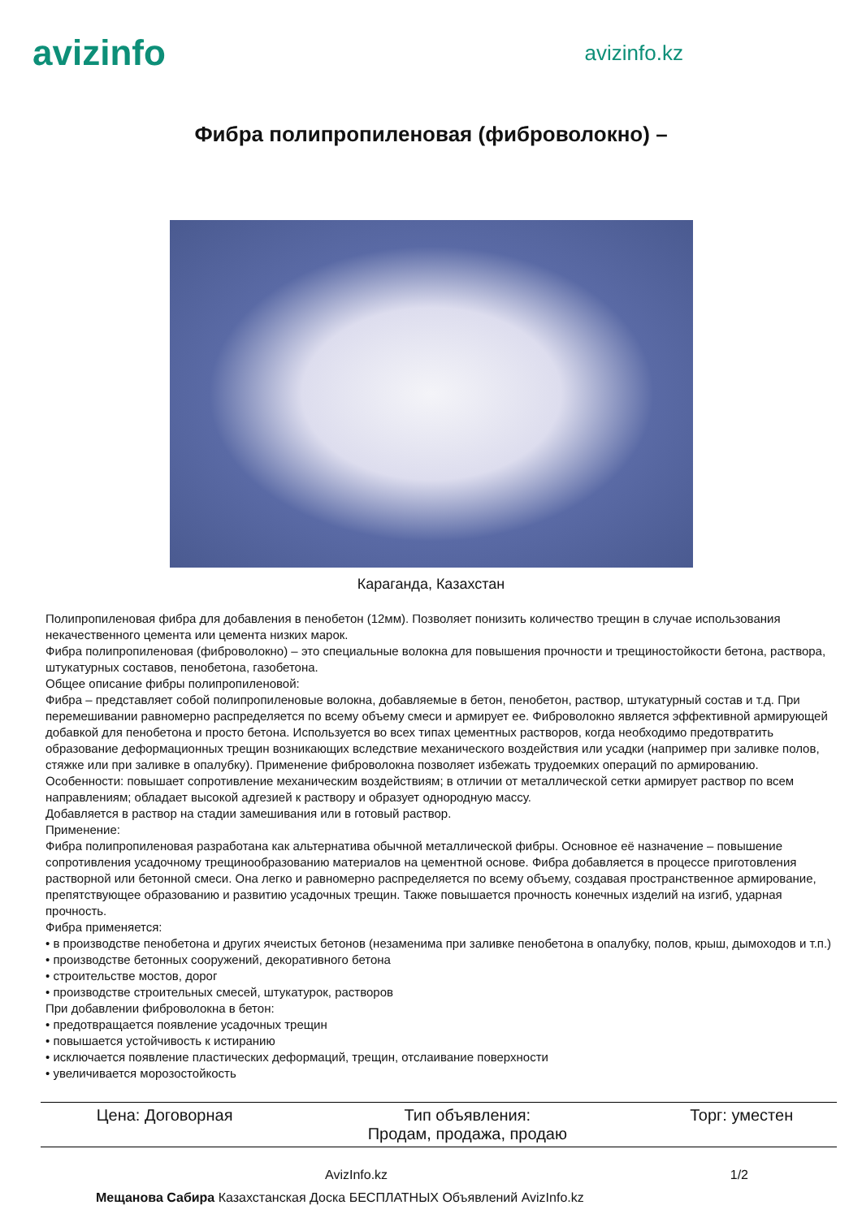avizinfo
avizinfo.kz
Фибра полипропиленовая (фиброволокно) –
Караганда, Казахстан
Полипропиленовая фибра для добавления в пенобетон (12мм). Позволяет понизить количество трещин в случае использования некачественного цемента или цемента низких марок.
Фибра полипропиленовая (фиброволокно) – это специальные волокна для повышения прочности и трещиностойкости бетона, раствора, штукатурных составов, пенобетона, газобетона.
Общее описание фибры полипропиленовой:
Фибра – представляет собой полипропиленовые волокна, добавляемые в бетон, пенобетон, раствор, штукатурный состав и т.д. При перемешивании равномерно распределяется по всему объему смеси и армирует ее. Фиброволокно является эффективной армирующей добавкой для пенобетона и просто бетона. Используется во всех типах цементных растворов, когда необходимо предотвратить образование деформационных трещин возникающих вследствие механического воздействия или усадки (например при заливке полов, стяжке или при заливке в опалубку). Применение фиброволокна позволяет избежать трудоемких операций по армированию.
Особенности: повышает сопротивление механическим воздействиям; в отличии от металлической сетки армирует раствор по всем направлениям; обладает высокой адгезией к раствору и образует однородную массу.
Добавляется в раствор на стадии замешивания или в готовый раствор.
Применение:
Фибра полипропиленовая разработана как альтернатива обычной металлической фибры. Основное её назначение – повышение сопротивления усадочному трещинообразованию материалов на цементной основе. Фибра добавляется в процессе приготовления растворной или бетонной смеси. Она легко и равномерно распределяется по всему объему, создавая пространственное армирование, препятствующее образованию и развитию усадочных трещин. Также повышается прочность конечных изделий на изгиб, ударная прочность.
Фибра применяется:
• в производстве пенобетона и других ячеистых бетонов (незаменима при заливке пенобетона в опалубку, полов, крыш, дымоходов и т.п.)
• производстве бетонных сооружений, декоративного бетона
• строительстве мостов, дорог
• производстве строительных смесей, штукатурок, растворов
При добавлении фиброволокна в бетон:
• предотвращается появление усадочных трещин
• повышается устойчивость к истиранию
• исключается появление пластических деформаций, трещин, отслаивание поверхности
• увеличивается морозостойкость
| Цена: Договорная | Тип объявления: Продам, продажа, продаю | Торг: уместен |
AvizInfo.kz 1/2
Мещанова Сабира Казахстанская Доска БЕСПЛАТНЫХ Объявлений AvizInfo.kz